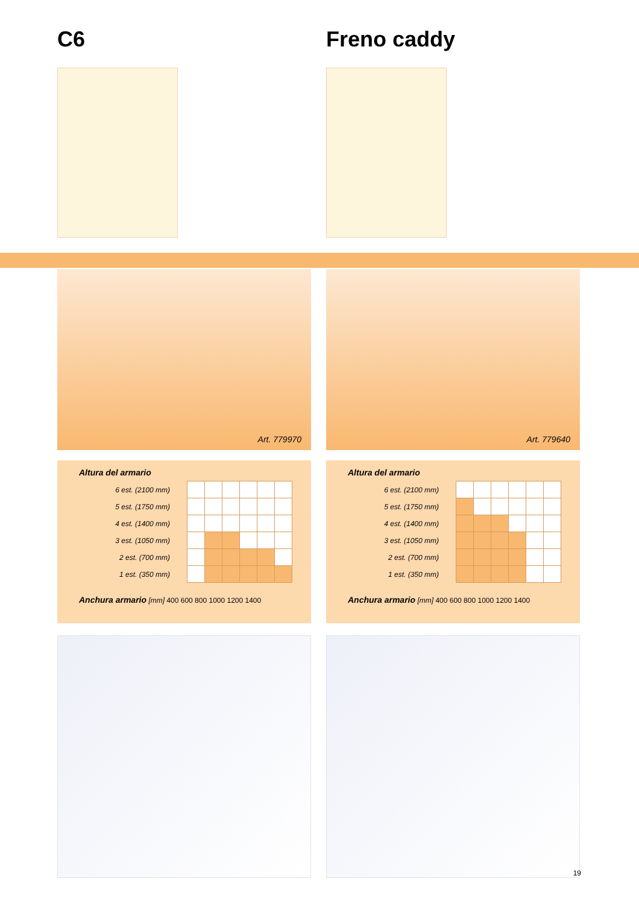C6
Art. 779970
Altura del armario
| 6 est. (2100 mm) | | | | | | |
| 5 est. (1750 mm) | | | | | | |
| 4 est. (1400 mm) | | | | | | |
| 3 est. (1050 mm) | | | | | | |
| 2 est. (700 mm) | | | | | | |
| 1 est. (350 mm) | | | | | | |
Anchura armario [mm] 400 600 800 1000 1200 1400
Freno caddy
Art. 779640
Altura del armario
| 6 est. (2100 mm) | | | | | | |
| 5 est. (1750 mm) | | | | | | |
| 4 est. (1400 mm) | | | | | | |
| 3 est. (1050 mm) | | | | | | |
| 2 est. (700 mm) | | | | | | |
| 1 est. (350 mm) | | | | | | |
Anchura armario [mm] 400 600 800 1000 1200 1400
19